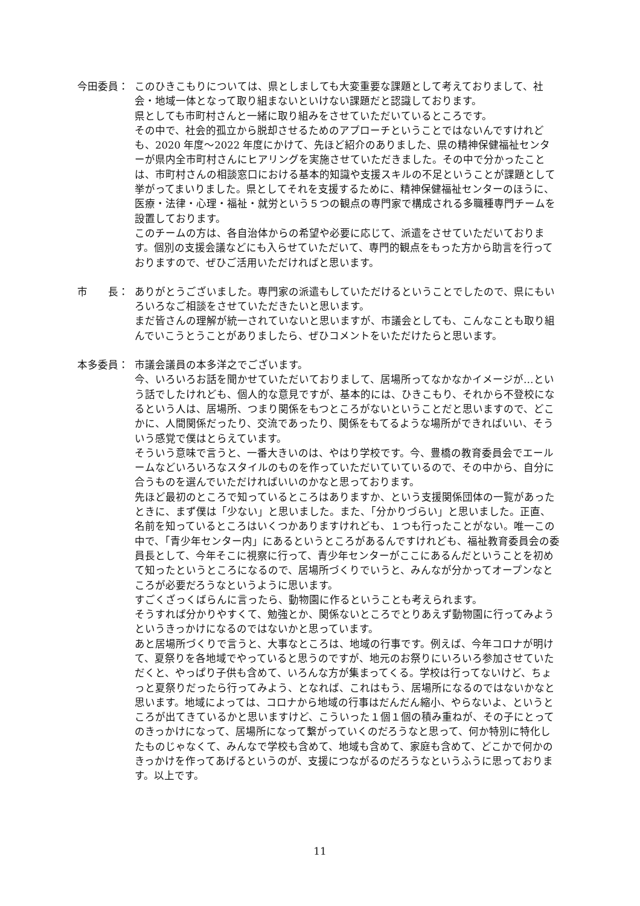今田委員：
このひきこもりについては、県としましても大変重要な課題として考えておりまして、社会・地域一体となって取り組まないといけない課題だと認識しております。
県としても市町村さんと一緒に取り組みをさせていただいているところです。
その中で、社会的孤立から脱却させるためのアプローチということではないんですけれども、2020 年度～2022 年度にかけて、先ほど紹介のありました、県の精神保健福祉センターが県内全市町村さんにヒアリングを実施させていただきました。その中で分かったことは、市町村さんの相談窓口における基本的知識や支援スキルの不足ということが課題として挙がってまいりました。県としてそれを支援するために、精神保健福祉センターのほうに、医療・法律・心理・福祉・就労という５つの観点の専門家で構成される多職種専門チームを設置しております。
このチームの方は、各自治体からの希望や必要に応じて、派遣をさせていただいております。個別の支援会議などにも入らせていただいて、専門的観点をもった方から助言を行っておりますので、ぜひご活用いただければと思います。
市　　長：
ありがとうございました。専門家の派遣もしていただけるということでしたので、県にもいろいろなご相談をさせていただきたいと思います。
まだ皆さんの理解が統一されていないと思いますが、市議会としても、こんなことも取り組んでいこうとうことがありましたら、ぜひコメントをいただけたらと思います。
本多委員：
市議会議員の本多洋之でございます。
今、いろいろお話を聞かせていただいておりまして、居場所ってなかなかイメージが…という話でしたけれども、個人的な意見ですが、基本的には、ひきこもり、それから不登校になるという人は、居場所、つまり関係をもつところがないということだと思いますので、どこかに、人間関係だったり、交流であったり、関係をもてるような場所ができればいい、そういう感覚で僕はとらえています。
そういう意味で言うと、一番大きいのは、やはり学校です。今、豊橋の教育委員会でエールームなどいろいろなスタイルのものを作っていただいていているので、その中から、自分に合うものを選んでいただければいいのかなと思っております。
先ほど最初のところで知っているところはありますか、という支援関係団体の一覧があったときに、まず僕は「少ない」と思いました。また、「分かりづらい」と思いました。正直、名前を知っているところはいくつかありますけれども、１つも行ったことがない。唯一この中で、「青少年センター内」にあるというところがあるんですけれども、福祉教育委員会の委員長として、今年そこに視察に行って、青少年センターがここにあるんだということを初めて知ったというところになるので、居場所づくりでいうと、みんなが分かってオープンなところが必要だろうなというように思います。
すごくざっくばらんに言ったら、動物園に作るということも考えられます。
そうすれば分かりやすくて、勉強とか、関係ないところでとりあえず動物園に行ってみようというきっかけになるのではないかと思っています。
あと居場所づくりで言うと、大事なところは、地域の行事です。例えば、今年コロナが明けて、夏祭りを各地域でやっていると思うのですが、地元のお祭りにいろいろ参加させていただくと、やっぱり子供も含めて、いろんな方が集まってくる。学校は行ってないけど、ちょっと夏祭りだったら行ってみよう、となれば、これはもう、居場所になるのではないかなと思います。地域によっては、コロナから地域の行事はだんだん縮小、やらないよ、というところが出てきているかと思いますけど、こういった１個１個の積み重ねが、その子にとってのきっかけになって、居場所になって繋がっていくのだろうなと思って、何か特別に特化したものじゃなくて、みんなで学校も含めて、地域も含めて、家庭も含めて、どこかで何かのきっかけを作ってあげるというのが、支援につながるのだろうなというふうに思っております。以上です。
11